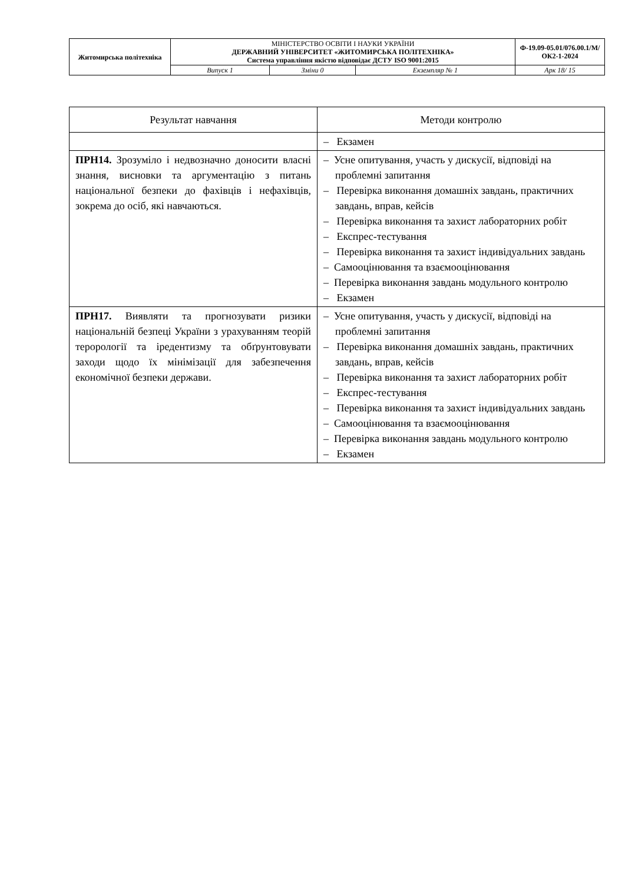| Житомирська політехніка | МІНІСТЕРСТВО ОСВІТИ І НАУКИ УКРАЇНИ ДЕРЖАВНИЙ УНІВЕРСИТЕТ «ЖИТОМИРСЬКА ПОЛІТЕХНІКА» Система управління якістю відповідає ДСТУ ISO 9001:2015 | | | Ф-19.09-05.01/076.00.1/М/ОК2-1-2024 |
| | Випуск 1 | Зміни 0 | Екземпляр № 1 | Арк 18/ 15 |
| Результат навчання | Методи контролю |
| --- | --- |
| | – Екзамен |
| ПРН14. Зрозуміло і недвозначно доносити власні знання, висновки та аргументацію з питань національної безпеки до фахівців і нефахівців, зокрема до осіб, які навчаються. | – Усне опитування, участь у дискусії, відповіді на проблемні запитання – Перевірка виконання домашніх завдань, практичних завдань, вправ, кейсів – Перевірка виконання та захист лабораторних робіт – Експрес-тестування – Перевірка виконання та захист індивідуальних завдань – Самооцінювання та взаємооцінювання – Перевірка виконання завдань модульного контролю – Екзамен |
| ПРН17. Виявляти та прогнозувати ризики національній безпеці України з урахуванням теорій терорології та іредентизму та обґрунтовувати заходи щодо їх мінімізації для забезпечення економічної безпеки держави. | – Усне опитування, участь у дискусії, відповіді на проблемні запитання – Перевірка виконання домашніх завдань, практичних завдань, вправ, кейсів – Перевірка виконання та захист лабораторних робіт – Експрес-тестування – Перевірка виконання та захист індивідуальних завдань – Самооцінювання та взаємооцінювання – Перевірка виконання завдань модульного контролю – Екзамен |